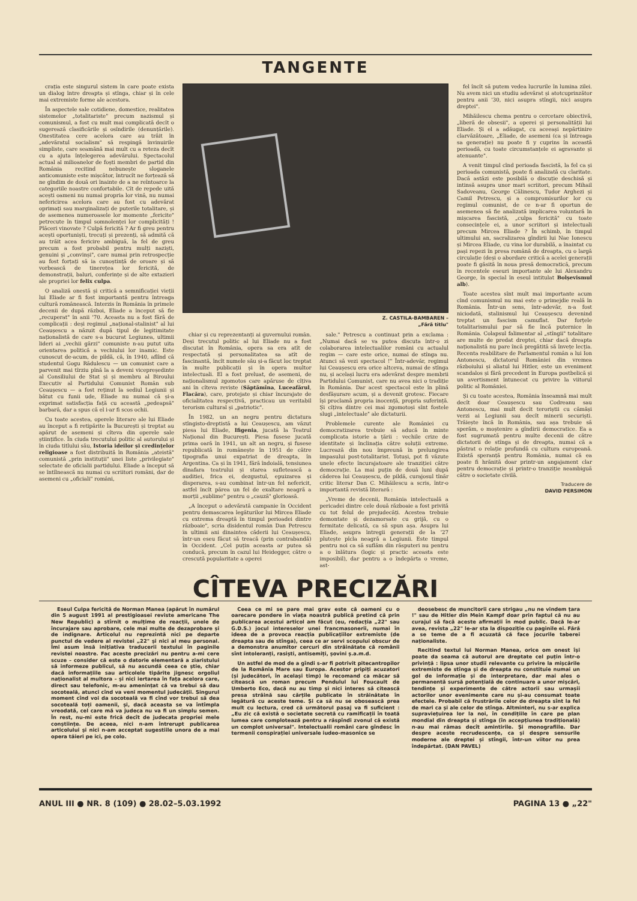TANGENTE
crația este singurul sistem în care poate exista un dialog între dreapta și stînga, chiar și în cele mai extremiste forme ale acestora.
În aspectele sale cotidiene, domestice, realitatea sistemelor „totalitariste" precum nazismul și comunismul, a fost cu mult mai complicată decît o sugerează clasificările și osîndirile (denunțările). Onestitatea cere acelora care au trăit în „adevăratul socialism" să respingă învinuirile simpliste, care seamănă mai mult cu a reteza decît cu a ajuta înțelegerea adevărului. Spectacolul actual al milioanelor de foști membri de partid din România recitind nebunește sloganele anticomuniste este mișcător, întrucît ne forțează să ne gîndim de două ori înainte de a ne reîntoarce la categoriile noastre confortabile. Cît de repede uită acești oameni nu numai propria lor vină, nu numai nefericirea acelora care au fost cu adevărat oprimați sau marginalizați de puterile totalitare, și de asemenea numeroasele lor momente „fericite" petrecute în timpul somnolenței lor complicități ! Plăceri vinovate ? Culpă fericită ? Ar fi greu pentru acești oportuniști, trecuți și prezenți, să admită că au trăit acea fericire ambiguă, la fel de greu precum a fost probabil pentru mulți naziști, genuini și „convinși", care numai prin retrospecție au fost forțați să ia cunoștință de oroare și să vorbească de tinerețea lor fericită, de demonstrații, baluri, conferințe și de alte extazieri ale propriei lor felix culpa.
O analiză onestă și critică a semnificației vieții lui Eliade ar fi fost importantă pentru întreaga cultură românească. Interzis în România în primele decenii de după război, Eliade a început să fie „recuperat" în anii '70. Aceasta nu a fost fără de complicații : deși regimul „național-stalinist" al lui Ceaușescu a năzuit după tipul de legitimitate naționalistă de care s-a bucurat Legiunea, ultimii lideri ai „vechii gărzi" comuniste n-au putut uita orientarea politică a vechiului lor inamic. Este cunoscut de-acum, de pildă, că, în 1940, aflînd că studentul Gogu Rădulescu — un comunist care a parvenit mai tîrziu pînă la a deveni vicepreședinte al Consiliului de Stat și și membru al Biroului Executiv al Partidului Comunist Român sub Ceaușescu — a fost reținut la sediul Legiunii și bătut cu funii ude, Eliade nu numai că și-a exprimat satisfacția față cu această „pedeapsă" barbară, dar a spus că el i-ar fi scos ochii.
Cu toate acestea, operele literare ale lui Eliade au început a fi retipărite la București și treptat au apărut de asemeni și cîteva din operele sale științifice. În ciuda trecutului politic al autorului și în ciuda titlului său, Istoria ideilor și credințelor religioase a fost distribuită în România „ateistă" comunistă „prin instituții" unei liste „privilegiate" selectate de oficialii partidului. Eliade a început să se întîlnească nu numai cu scriitori români, dar de asemeni cu „oficiali" români,
Z. CASTILA-BAMBAREN –
„Fără titlu"
chiar și cu reprezentanți ai guvernului român. Deși trecutul politic al lui Eliade nu a fost discutat în România, opera sa era atît de respectată și personalitatea sa atît de fascinantă, încît numele său și-a făcut loc treptat în multe publicații și în opera multor intelectuali. El a fost preluat, de asemeni, de naționalismul zgomotos care apăruse de cîțiva ani în cîteva reviste (Săptămîna, Luceafărul, Flacăra), care, protejate și chiar încurajate de oficialitatea respectivă, practicau un veritabil terorism cultural și „patriotic".
În 1982, un an negru pentru dictatura stîngisto-dreptistă a lui Ceaușescu, am văzut piesa lui Eliade, Ifigenia, jucată la Teatrul Național din București. Piesa fusese jucată prima oară în 1941, un alt an negru, și fusese republicată în românește în 1951 de către tipografia unui expatriat de dreapta, în Argentina. Ca și în 1941, fără îndoială, tensiunea dinafara teatrului și starea sufletească a auditiei, frica ei, dezgustul, epuizarea și disperarea, s-au combinat într-un fel nefericit, astfel încît părea un fel de exaltare neagră a morții „sublime" pentru o „cauză" glorioasă.
„A început o adevărată campanie în Occident pentru demascarea legăturilor lui Mircea Eliade cu extrema dreaptă în timpul perioadei dintre războaie", scria disidentul român Dan Petrescu în ultimii ani dinaintea căderii lui Ceaușescu, într-un eseu făcut să treacă (prin contrabandă) în Occident. „Cel puțin aceasta ar putea să conducă, precum în cazul lui Heidegger, către o crescută popularitate a operei
sale." Petrescu a continuat prin a exclama : „Numai dacă se va putea discuta într-o zi colaborarea intelectualilor români cu actualul regim — care este orice, numai de stînga nu. Atunci să vezi spectacol !" Într-adevăr, regimul lui Ceaușescu era orice altceva, numai de stînga nu, și același lucru era adevărat despre membrii Partidului Comunist, care nu avea nici o tradiție în România. Dar acest spectacol este în plină desfășurare acum, și a devenit grotesc. Fiecare își proclamă propria inocență, propria suferință. Și cîțiva dintre cei mai zgomotoși sînt fostele slugi „intelectuale" ale dictaturii.
Problemele curente ale României cu democratizarea trebuie să aducă în minte complicata istorie a țării : vechile crize de identitate și înclinația către soluții extreme. Lucrează din nou împreună în prelungirea impasului post-totalitarist. Totuși, pot fi văzute unele efecte încurajatoare ale tranziției către democrație. La mai puțin de două luni după căderea lui Ceaușescu, de pildă, curajosul tînăr critic literar Dan C. Mihăilescu a scris, într-o importantă revistă literară :
„Vreme de decenii, România intelectuală a pericadei dintre cele două războaie a fost privită cu tot felul de prejudecăți. Acestea trebuie demontate și dezamorsate cu grijă, cu o fermitate delicată, ca să spun așa. Asupra lui Eliade, asupra întregii generații de la '27 plutește pîcla neagră a Legiunii. Este timpul pentru noi ca să suflăm din răsputeri nu pentru a o înlătura (logic și practic aceasta este imposibil), dar pentru a o îndepărta o vreme, ast-
fel încît să putem vedea lucrurile în lumina zilei. Nu avem nici un studiu adevărat și atotcuprinzător pentru anii '30, nici asupra stîngii, nici asupra dreptei".
Mihăilescu chema pentru o cercetare obiectivă, „liberă de obsesii", a operei și personalității lui Eliade. Și el a adăugat, cu aceeași nepărtinire clarvăzătoare, „Eliade, de asemeni (ca și întreaga sa generație) nu poate fi y cuprins în această perioadă, cu toate circumstanțele ei agravante și atenuante".
A venit timpul cînd perioada fascistă, la fel ca și perioada comunistă, poate fi analizată cu claritate. Dacă astăzi este posibilă o discuție deschisă și intinsă asupra unor mari scriitori, precum Mihail Sadoveanu, George Călinescu, Tudor Arghezi și Camil Petrescu, și a compromisurilor lor cu regimul comunist, de ce n-ar fi oportun de asemenea să fie analizată implicarea voluntară în mișcarea fascistă, „culpa fericită" cu toate consecințele ei, a unor scriitori și intelectuali precum Mircea Eliade ? În schimb, în timpul ultimului an, sacralizarea gîndirii lui Nae Ionescu și Mircea Eliade, cu vina lor durabilă, a înaintat cu pași repezi în presa română de dreapta, cu o largă circulație (deși o abordare critică a acelei generații poate fi găsită în noua presă democratică, precum în recentele eseuri importante ale lui Alexandru George, în special în eseul intitulat Bolșevismul alb).
Toate acestea sînt mult mai importante acum cînd comunismul nu mai este o primejdie reală în România. Într-un sens, într-adevăr, n-a fost niciodată, stalinismul lui Ceaușescu devenind treptat un fascism camuflat. Dar forțele totalitarismului par să fie încă puternice în România. Colapsul falimentar al „stîngii" totalitare are multe de predat dreptei, chiar dacă dreapta naționalistă nu pare încă pregătită să învețe lecția. Recenta reabilitare de Parlamentul român a lui Ion Antonescu, dictatorul României din vremea războiului și aliatul lui Hitler, este un eveniment scandalos și fără precedent în Europa postbelică și un avertisment întunecat cu privire la viitorul politic al României.
Și cu toate acestea, România înseamnă mai mult decît doar Ceaușescu sau Codreanu sau Antonescu, mai mult decît teroriștii cu cămăși verzi ai Legiunii sau decît minerii securiști. Trăiește încă în România, sau așa trebuie să sperăm, o moștenire a gîndirii democratice. Ea a fost sugrumată pentru multe decenii de către dictatorii de stînga și de dreapta, numai că a păstrat o relație profundă cu cultura europeană. Există speranță pentru România, numai că ea poate fi hrănită doar printr-un angajament clar pentru democrație și printr-o tranziție neambiguă către o societate civilă.
Traducere de
DAVID PERSIMON
CÎTEVA PRECIZĂRI
Eseul Culpa fericită de Norman Manea (apărut în numărul din 5 august 1991 al prestigioasei reviste americane The New Republic) a stîrnit o mulțime de reacții, unele de încurajare sau aprobare, cele mai multe de dezaprobare și de indignare. Articolul nu reprezintă nici pe departe punctul de vedere al revistei „22" și nici al meu personal. Îmi asum însă inițiativa traducerii textului în paginile revistei noastre. Fac aceste precizări nu pentru a-mi cere scuze – consider că este o datorie elementară a ziaristului să informeze publicul, să nu ascundă ceea ce știe, chiar dacă informațiile sau articolele tipărite jignesc orgoliul naționalist al multora – și nici iertarea în fața acelora care, direct sau telefonic, m-au amenințat că va trebui să dau socoteală, atunci cînd va veni momentul judecății. Singurul moment cînd voi da socoteală va fi cînd vor trebui să dea socoteală toți oamenii, și, dacă aceasta se va întîmpla vreodată, cel care mă va judeca nu va fi un simplu semen. În rest, nu-mi este frică decît de judecata propriei mele conștiințe. De aceea, nici n-am întrerupt publicarea articolului și nici n-am acceptat sugestiile unora de a mai opera tăieri pe ici, pe colo.
Ceea ce mi se pare mai grav este că oameni cu o oarecare pondere în viața noastră publică pretind că prin publicarea acestui articol am făcut (eu, redacția „22" sau G.D.S.) jocul intereselor unei francmasonerii, numai în ideea de a provoca reacția publicațiilor extremiste (de dreapta sau de stînga), ceea ce ar servi scopului obscur de a demonstra anumitor cercuri din străinătate că românii sînt intoleranți, rasiști, antisemiți, șovini ș.a.m.d.
Un astfel de mod de a gîndi s-ar fi potrivit pitecantropilor de la România Mare sau Europa. Acestor pripiți acuzatori (și judecători, în același timp) le recomand ca măcar să citească un roman precum Pendulul lui Foucault de Umberto Eco, dacă nu au timp și nici interes să citească presa străină sau cărțile publicate în străinătate în legătură cu aceste teme. Și ca să nu se obosească prea mult cu lectura, cred că următorul pasaj va fi suficient : „Eu zic că există o societate secretă cu ramificații în toată lumea care complotează pentru a răspîndi zvonul că există un complot universal". Intelectualii români care gîndesc în termenii conspirației universale iudeo-masonice se
deosebesc de muncitorii care strigau „nu ne vindem țara !" sau de Hitler din Mein Kampf doar prin faptul că nu au curajul să facă aceste afirmații în mod public. Dacă le-ar avea, revista „22" le-ar sta la dispoziție cu paginile ei. Fără a se teme de a fi acuzată că face jocurile taberei naționaliste.
Recitind textul lui Norman Manea, orice om onest își poate da seama că autorul are dreptate cel puțin într-o privință : lipsa unor studii relevante cu privire la mișcările extremiste de stînga și de dreapta nu constituie numai un gol de informație și de interpretare, dar mai ales o permanentă sursă potențială de continuare a unor mișcări, tendințe și experimente de către actorii sau urmașii actorilor unor evenimente care nu și-au consumat toate efectele. Probabil că frustrările celor de dreapta sînt la fel de mari ca și ale celor de stînga. Altminteri, nu s-ar explica supraviețuirea lor la noi, în condițiile în care pe plan mondial din dreapta și stînga (în accepțiunea tradițională) n-au mai rămas decît amintirile. Și monografiile. Dar despre aceste recrudescențe, ca și despre sensurile moderne ale dreptei și stîngii, într-un viitor nu prea îndepărtat. (DAN PAVEL)
ANUL III ● NR. 8 (109) ● 28.02–5.03.1992 PAGINA 13 ● „22"